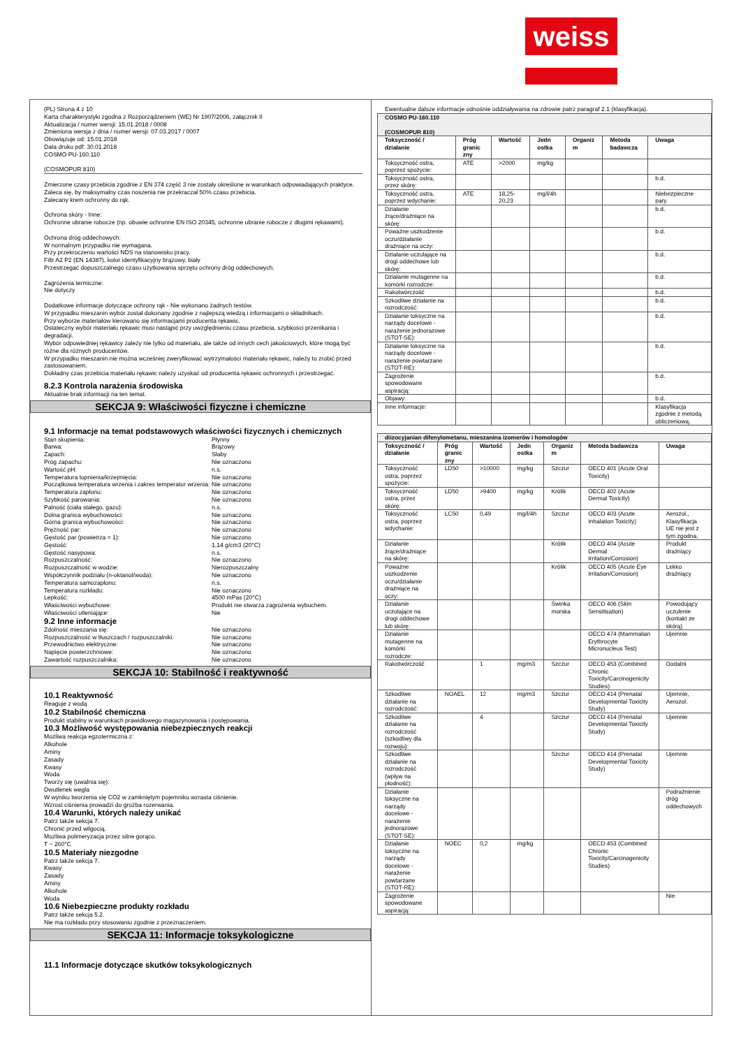weiss
(PL) Strona 4 z 10
Karta charakterystyki zgodna z Rozporządzeniem (WE) Nr 1907/2006, załącznik II
Aktualizacja / numer wersji: 15.01.2018 / 0008
Zmieniona wersja z dnia / numer wersji: 07.03.2017 / 0007
Obowiązuje od: 15.01.2018
Data druku pdf: 30.01.2018
COSMO PU-160.110
(COSMOPUR 810)
Zmierzone czasy przebicia zgodnie z EN 374 część 3 nie zostały określone w warunkach odpowiadających praktyce.
Zaleca się, by maksymalny czas noszenia nie przekraczał 50% czasu przebicia.
Zalecany krem ochronny do rąk.
Ochrona skóry - Inne:
Ochronne ubranie robocze (np. obuwie ochronne EN ISO 20345, ochronne ubranie robocze z długimi rękawami).
Ochrona dróg oddechowych:
W normalnym przypadku nie wymagana.
Przy przekroczeniu wartości NDS na stanowisku pracy.
Filtr A2 P2 (EN 14387), kolor identyfikacyjny brązowy, biały
Przestrzegać dopuszczalnego czasu użytkowania sprzętu ochrony dróg oddechowych.
Zagrożenia termiczne:
Nie dotyczy
Dodatkowe informacje dotyczące ochrony rąk - Nie wykonano żadnych testów.
W przypadku mieszanin wybór został dokonany zgodnie z najlepszą wiedzą i informacjami o składnikach.
Przy wyborze materiałów kierowano się informacjami producenta rękawic.
Ostateczny wybór materiału rękawic musi nastąpić przy uwzględnieniu czasu przebicia, szybkości przenikania i degradacji.
Wybór odpowiedniej rękawicy zależy nie tylko od materiału, ale także od innych cech jakościowych, które mogą być różne dla różnych producentów.
W przypadku mieszanin nie można wcześniej zweryfikować wytrzymałości materiału rękawic, należy to zrobić przed zastosowaniem.
Dokładny czas przebicia materiału rękawic należy uzyskać od producenta rękawic ochronnych i przestrzegać.
8.2.3 Kontrola narażenia środowiska
Aktualnie brak informacji na ten temat.
SEKCJA 9: Właściwości fizyczne i chemiczne
9.1 Informacje na temat podstawowych właściwości fizycznych i chemicznych
Stan skupienia: Płynny Barwa: Brązowy Zapach: Słaby Próg zapachu: Nie oznaczono Wartość pH: n.s. Temperatura topnienia/krzepnięcia: Nie oznaczono Początkowa temperatura wrzenia i zakres temperatur wrzenia: Nie oznaczono Temperatura zapłonu: Nie oznaczono Szybkość parowania: Nie oznaczono Palność (ciała stałego, gazu): n.s. Dolna granica wybuchowości: Nie oznaczono Górna granica wybuchowości: Nie oznaczono Prężność par: Nie oznaczono Gęstość par (powietrza = 1): Nie oznaczono Gęstość: 1,14 g/cm3 (20°C) Gęstość nasypowa: n.s. Rozpuszczalność: Nie oznaczono Rozpuszczalność w wodzie: Nierozpuszczalny Współczynnik podziału (n-oktanol/woda): Nie oznaczono Temperatura samozapłonu: n.s. Temperatura rozkładu: Nie oznaczono Lepkość: 4500 mPas (20°C) Właściwości wybuchowe: Produkt nie stwarza zagrożenia wybuchem. Właściwości utleniające: Nie
9.2 Inne informacje
Zdolność mieszania się: Nie oznaczono Rozpuszczalność w tłuszczach / rozpuszczalniki: Nie oznaczono Przewodnictwo elektryczne: Nie oznaczono Napięcie powierzchniowe: Nie oznaczono Zawartość rozpuszczalnika: Nie oznaczono
SEKCJA 10: Stabilność i reaktywność
10.1 Reaktywność
Reaguje z wodą
10.2 Stabilność chemiczna
Produkt stabilny w warunkach prawidłowego magazynowania i postępowania.
10.3 Możliwość występowania niebezpiecznych reakcji
Możliwa reakcja egzotermiczna z:
Alkohole
Aminy
Zasady
Kwasy
Woda
Tworzy się (uwalnia się):
Dwutlenek wegla
W wyniku tworzenia się CO2 w zamkniętym pojemniku wzrasta ciśnienie.
Wzrost ciśnienia prowadzi do groźba rozerwania.
10.4 Warunki, których należy unikać
Patrz także sekcja 7.
Chronić przed wilgocią.
Możliwa polimeryzacja przez silne gorąco.
T ~ 260°C
10.5 Materiały niezgodne
Patrz także sekcja 7.
Kwasy
Zasady
Aminy
Alkohole
Woda
10.6 Niebezpieczne produkty rozkładu
Patrz także sekcja 5.2.
Nie ma rozkładu przy stosowaniu zgodnie z przeznaczeniem.
SEKCJA 11: Informacje toksykologiczne
11.1 Informacje dotyczące skutków toksykologicznych
Ewentualne dalsze informacje odnośnie oddziaływania na zdrowie patrz paragraf 2.1 (klasyfikacja).
| COSMO PU-160.110 (COSMOPUR 810) | | | | | | |
| Toksyczność / działanie | Próg granic zny | Wartość | Jedn ostka | Organiz m | Metoda badawcza | Uwaga |
| Toksyczność ostra, poprzez spożycie: | ATE | >2000 | mg/kg | | | |
| Toksyczność ostra, przez skórę: | | | | | | b.d. |
| Toksyczność ostra, poprzez wdychanie: | ATE | 18,25-20,23 | mg/l/4h | | | Niebezpieczne pary |
| Działanie żrące/drażniące na skórę: | | | | | | b.d. |
| Poważne uszkodzenie oczu/działanie drażniące na oczy: | | | | | | b.d. |
| Działanie uczulające na drogi oddechowe lub skórę: | | | | | | b.d. |
| Działanie mutagenne na komórki rozrodcze: | | | | | | b.d. |
| Rakotwórczość | | | | | | b.d. |
| Szkodliwe działanie na rozrodczość: | | | | | | b.d. |
| Działanie toksyczne na narządy docelowe - narażenie jednorazowe (STOT-SE): | | | | | | b.d. |
| Działanie toksyczne na narządy docelowe - narażenie powtarzane (STOT-RE): | | | | | | b.d. |
| Zagrożenie spowodowane aspiracją: | | | | | | b.d. |
| Objawy: | | | | | | b.d. |
| Inne informacje: | | | | | | Klasyfikacja zgodnie z metodą obliczeniową. |
| diizocyjanian difenylometanu, mieszanina izomerów i homologów | | | | | | |
| Toksyczność / działanie | Próg granic zny | Wartość | Jedn ostka | Organiz m | Metoda badawcza | Uwaga |
| Toksyczność ostra, poprzez spożycie: | LD50 | >10000 | mg/kg | Szczur | OECD 401 (Acute Oral Toxicity) | |
| Toksyczność ostra, przez skórę: | LD50 | >9400 | mg/kg | Królik | OECD 402 (Acute Dermal Toxicity) | |
| Toksyczność ostra, poprzez wdychanie: | LC50 | 0,49 | mg/l/4h | Szczur | OECD 403 (Acute Inhalation Toxicity) | Aerozol., Klasyfikacja UE nie jest z tym zgodna. |
| Działanie żrące/drażniące na skórę: | | | | Królik | OECD 404 (Acute Dermal Irritation/Corrosion) | Produkt drażniący |
| Poważne uszkodzenie oczu/działanie drażniące na oczy: | | | | Królik | OECD 405 (Acute Eye Irritation/Corrosion) | Lekko drażniący |
| Działanie uczulające na drogi oddechowe lub skórę: | | | | Świnka morska | OECD 406 (Skin Sensitisation) | Powodujący uczulenie (kontakt ze skórą) |
| Działanie mutagenne na komórki rozrodcze: | | | | | OECD 474 (Mammalian Erythrocyte Micronucleus Test) | Ujemnie |
| Rakotwórczość | | 1 | mg/m3 | Szczur | OECD 453 (Combined Chronic Toxicity/Carcinogenicity Studies) | Dodatni |
| Szkodliwe działanie na rozrodczość: | NOAEL | 12 | mg/m3 | Szczur | OECD 414 (Prenatal Developmental Toxicity Study) | Ujemnie, Aerozol. |
| Szkodliwe działanie na rozrodczość (szkodliwy dla rozwoju): | | 4 | | Szczur | OECD 414 (Prenatal Developmental Toxicity Study) | Ujemnie |
| Szkodliwe działanie na rozrodczość (wpływ na płodność): | | | | Szczur | OECD 414 (Prenatal Developmental Toxicity Study) | Ujemnie |
| Działanie toksyczne na narządy docelowe - narażenie jednorazowe (STOT-SE): | | | | | | Podrażnienie dróg oddechowych |
| Działanie toksyczne na narządy docelowe - narażenie powtarzane (STOT-RE): | NOEC | 0,2 | mg/kg | | OECD 453 (Combined Chronic Toxicity/Carcinogenicity Studies) | |
| Zagrożenie spowodowane aspiracją: | | | | | | Nie |